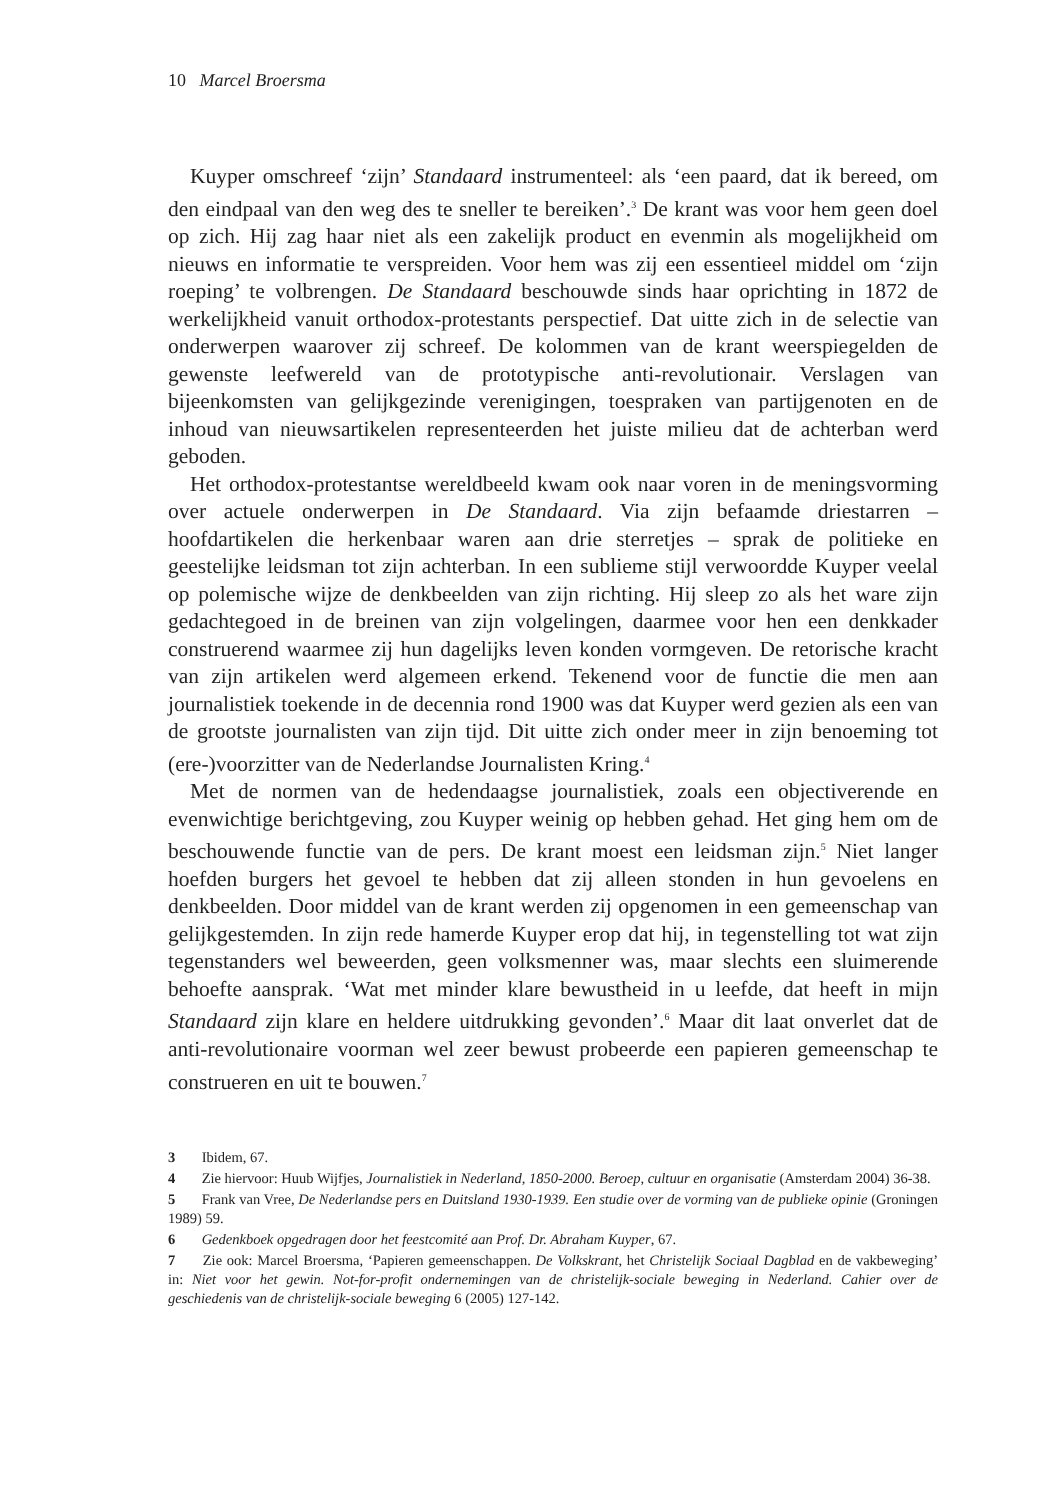10 Marcel Broersma
Kuyper omschreef ‘zijn’ Standaard instrumenteel: als ‘een paard, dat ik bereed, om den eindpaal van den weg des te sneller te bereiken’.<sup>3</sup> De krant was voor hem geen doel op zich. Hij zag haar niet als een zakelijk product en evenmin als mogelijkheid om nieuws en informatie te verspreiden. Voor hem was zij een essentieel middel om ‘zijn roeping’ te volbrengen. De Standaard beschouwde sinds haar oprichting in 1872 de werkelijkheid vanuit orthodox-protestants perspectief. Dat uitte zich in de selectie van onderwerpen waarover zij schreef. De kolommen van de krant weerspiegelden de gewenste leefwereld van de prototypische anti-revolutionair. Verslagen van bijeenkomsten van gelijkgezinde verenigingen, toespraken van partijgenoten en de inhoud van nieuwsartikelen representeerden het juiste milieu dat de achterban werd geboden.
Het orthodox-protestantse wereldbeeld kwam ook naar voren in de meningsvorming over actuele onderwerpen in De Standaard. Via zijn befaamde driestarren – hoofdartikelen die herkenbaar waren aan drie sterretjes – sprak de politieke en geestelijke leidsman tot zijn achterban. In een sublieme stijl verwoordde Kuyper veelal op polemische wijze de denkbeelden van zijn richting. Hij sleep zo als het ware zijn gedachtegoed in de breinen van zijn volgelingen, daarmee voor hen een denkkader construerend waarmee zij hun dagelijks leven konden vormgeven. De retorische kracht van zijn artikelen werd algemeen erkend. Tekenend voor de functie die men aan journalistiek toekende in de decennia rond 1900 was dat Kuyper werd gezien als een van de grootste journalisten van zijn tijd. Dit uitte zich onder meer in zijn benoeming tot (ere-)voorzitter van de Nederlandse Journalisten Kring.<sup>4</sup>
Met de normen van de hedendaagse journalistiek, zoals een objectiverende en evenwichtige berichtgeving, zou Kuyper weinig op hebben gehad. Het ging hem om de beschouwende functie van de pers. De krant moest een leidsman zijn.<sup>5</sup> Niet langer hoefden burgers het gevoel te hebben dat zij alleen stonden in hun gevoelens en denkbeelden. Door middel van de krant werden zij opgenomen in een gemeenschap van gelijkgestemden. In zijn rede hamerde Kuyper erop dat hij, in tegenstelling tot wat zijn tegenstanders wel beweerden, geen volksmenner was, maar slechts een sluimerende behoefte aansprak. ‘Wat met minder klare bewustheid in u leefde, dat heeft in mijn Standaard zijn klare en heldere uitdrukking gevonden’.<sup>6</sup> Maar dit laat onverlet dat de anti-revolutionaire voorman wel zeer bewust probeerde een papieren gemeenschap te construeren en uit te bouwen.<sup>7</sup>
3 Ibidem, 67.
4 Zie hiervoor: Huub Wijfjes, Journalistiek in Nederland, 1850-2000. Beroep, cultuur en organisatie (Amsterdam 2004) 36-38.
5 Frank van Vree, De Nederlandse pers en Duitsland 1930-1939. Een studie over de vorming van de publieke opinie (Groningen 1989) 59.
6 Gedenkboek opgedragen door het feestcomité aan Prof. Dr. Abraham Kuyper, 67.
7 Zie ook: Marcel Broersma, ‘Papieren gemeenschappen. De Volkskrant, het Christelijk Sociaal Dagblad en de vakbeweging’ in: Niet voor het gewin. Not-for-profit ondernemingen van de christelijk-sociale beweging in Nederland. Cahier over de geschiedenis van de christelijk-sociale beweging 6 (2005) 127-142.